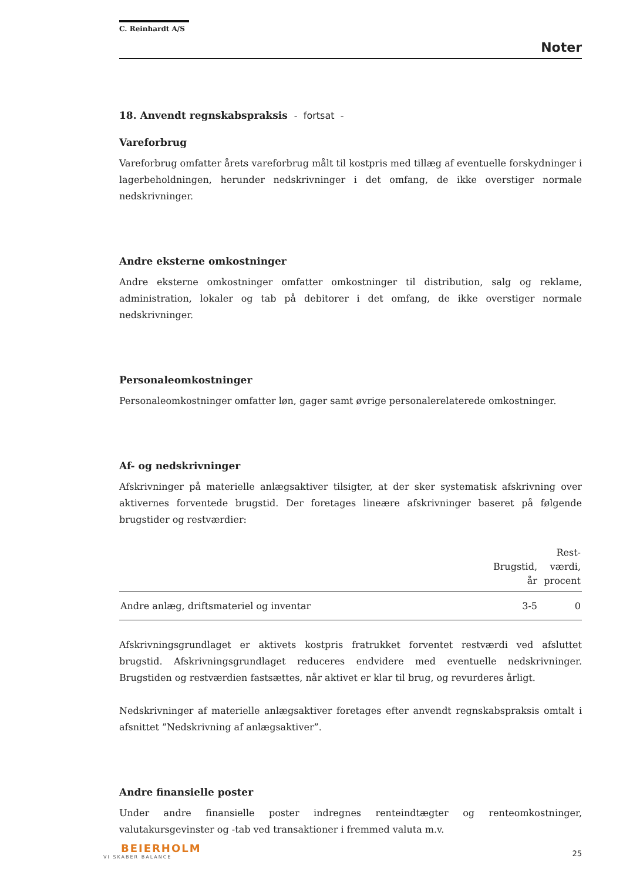C. Reinhardt A/S
Noter
18. Anvendt regnskabspraksis - fortsat -
Vareforbrug
Vareforbrug omfatter årets vareforbrug målt til kostpris med tillæg af eventuelle forskydninger i lagerbeholdningen, herunder nedskrivninger i det omfang, de ikke overstiger normale nedskrivninger.
Andre eksterne omkostninger
Andre eksterne omkostninger omfatter omkostninger til distribution, salg og reklame, administration, lokaler og tab på debitorer i det omfang, de ikke overstiger normale nedskrivninger.
Personaleomkostninger
Personaleomkostninger omfatter løn, gager samt øvrige personalerelaterede omkostninger.
Af- og nedskrivninger
Afskrivninger på materielle anlægsaktiver tilsigter, at der sker systematisk afskrivning over aktivernes forventede brugstid. Der foretages lineære afskrivninger baseret på følgende brugstider og restværdier:
| | Brugstid, år | Rest- værdi, procent |
| --- | --- | --- |
| Andre anlæg, driftsmateriel og inventar | 3-5 | 0 |
Afskrivningsgrundlaget er aktivets kostpris fratrukket forventet restværdi ved afsluttet brugstid. Afskrivningsgrundlaget reduceres endvidere med eventuelle nedskrivninger. Brugstiden og restværdien fastsættes, når aktivet er klar til brug, og revurderes årligt.
Nedskrivninger af materielle anlægsaktiver foretages efter anvendt regnskabspraksis omtalt i afsnittet ”Nedskrivning af anlægsaktiver”.
Andre finansielle poster
Under andre finansielle poster indregnes renteindtægter og renteomkostninger, valutakursgevinster og -tab ved transaktioner i fremmed valuta m.v.
BEIERHOLM
VI SKABER BALANCE
25